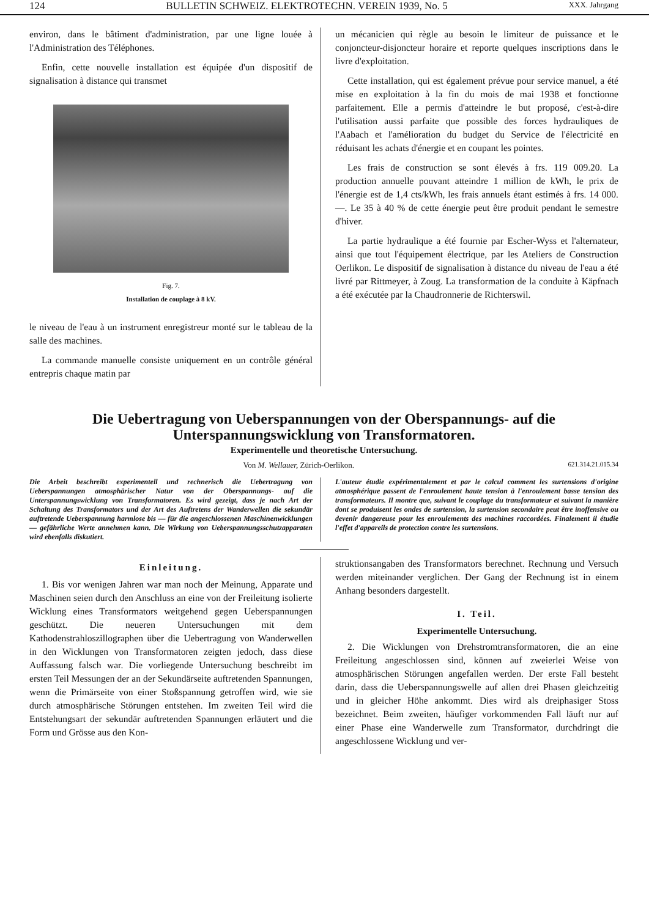124 BULLETIN SCHWEIZ. ELEKTROTECHN. VEREIN 1939, No. 5 XXX. Jahrgang
environ, dans le bâtiment d'administration, par une ligne louée à l'Administration des Téléphones.
Enfin, cette nouvelle installation est équipée d'un dispositif de signalisation à distance qui transmet
Fig. 7.
Installation de couplage à 8 kV.
le niveau de l'eau à un instrument enregistreur monté sur le tableau de la salle des machines.
La commande manuelle consiste uniquement en un contrôle général entrepris chaque matin par
un mécanicien qui règle au besoin le limiteur de puissance et le conjoncteur-disjoncteur horaire et reporte quelques inscriptions dans le livre d'exploitation.
Cette installation, qui est également prévue pour service manuel, a été mise en exploitation à la fin du mois de mai 1938 et fonctionne parfaitement. Elle a permis d'atteindre le but proposé, c'est-à-dire l'utilisation aussi parfaite que possible des forces hydrauliques de l'Aabach et l'amélioration du budget du Service de l'électricité en réduisant les achats d'énergie et en coupant les pointes.
Les frais de construction se sont élevés à frs. 119 009.20. La production annuelle pouvant atteindre 1 million de kWh, le prix de l'énergie est de 1,4 cts/kWh, les frais annuels étant estimés à frs. 14 000.—. Le 35 à 40 % de cette énergie peut être produit pendant le semestre d'hiver.
La partie hydraulique a été fournie par Escher-Wyss et l'alternateur, ainsi que tout l'équipement électrique, par les Ateliers de Construction Oerlikon. Le dispositif de signalisation à distance du niveau de l'eau a été livré par Rittmeyer, à Zoug. La transformation de la conduite à Käpfnach a été exécutée par la Chaudronnerie de Richterswil.
Die Uebertragung von Ueberspannungen von der Oberspannungs- auf die Unterspannungswicklung von Transformatoren.
Experimentelle und theoretische Untersuchung.
Von M. Wellauer, Zürich-Oerlikon. 621.314.21.015.34
Die Arbeit beschreibt experimentell und rechnerisch die Uebertragung von Ueberspannungen atmosphärischer Natur von der Oberspannungs- auf die Unterspannungswicklung von Transformatoren. Es wird gezeigt, dass je nach Art der Schaltung des Transformators und der Art des Auftretens der Wanderwellen die sekundär auftretende Ueberspannung harmlose bis — für die angeschlossenen Maschinenwicklungen — gefährliche Werte annehmen kann. Die Wirkung von Ueberspannungsschutzapparaten wird ebenfalls diskutiert.
L'auteur étudie expérimentalement et par le calcul comment les surtensions d'origine atmosphérique passent de l'enroulement haute tension à l'enroulement basse tension des transformateurs. Il montre que, suivant le couplage du transformateur et suivant la manière dont se produisent les ondes de surtension, la surtension secondaire peut être inoffensive ou devenir dangereuse pour les enroulements des machines raccordées. Finalement il étudie l'effet d'appareils de protection contre les surtensions.
Einleitung.
1. Bis vor wenigen Jahren war man noch der Meinung, Apparate und Maschinen seien durch den Anschluss an eine von der Freileitung isolierte Wicklung eines Transformators weitgehend gegen Ueberspannungen geschützt. Die neueren Untersuchungen mit dem Kathodenstrahloszillographen über die Uebertragung von Wanderwellen in den Wicklungen von Transformatoren zeigten jedoch, dass diese Auffassung falsch war. Die vorliegende Untersuchung beschreibt im ersten Teil Messungen der an der Sekundärseite auftretenden Spannungen, wenn die Primärseite von einer Stoßspannung getroffen wird, wie sie durch atmosphärische Störungen entstehen. Im zweiten Teil wird die Entstehungsart der sekundär auftretenden Spannungen erläutert und die Form und Grösse aus den Kon-
struktionsangaben des Transformators berechnet. Rechnung und Versuch werden miteinander verglichen. Der Gang der Rechnung ist in einem Anhang besonders dargestellt.
I. Teil.
Experimentelle Untersuchung.
2. Die Wicklungen von Drehstromtransformatoren, die an eine Freileitung angeschlossen sind, können auf zweierlei Weise von atmosphärischen Störungen angefallen werden. Der erste Fall besteht darin, dass die Ueberspannungswelle auf allen drei Phasen gleichzeitig und in gleicher Höhe ankommt. Dies wird als dreiphasiger Stoss bezeichnet. Beim zweiten, häufiger vorkommenden Fall läuft nur auf einer Phase eine Wanderwelle zum Transformator, durchdringt die angeschlossene Wicklung und ver-